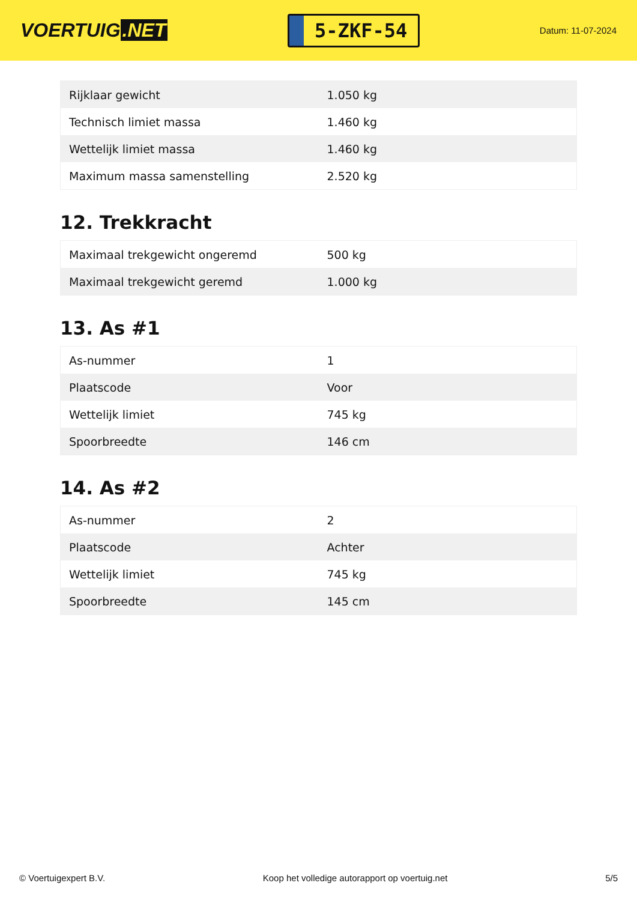VOERTUIG.NET
5-ZKF-54
Datum: 11-07-2024
| Rijklaar gewicht | 1.050 kg |
| Technisch limiet massa | 1.460 kg |
| Wettelijk limiet massa | 1.460 kg |
| Maximum massa samenstelling | 2.520 kg |
12. Trekkracht
| Maximaal trekgewicht ongeremd | 500 kg |
| Maximaal trekgewicht geremd | 1.000 kg |
13. As #1
| As-nummer | 1 |
| Plaatscode | Voor |
| Wettelijk limiet | 745 kg |
| Spoorbreedte | 146 cm |
14. As #2
| As-nummer | 2 |
| Plaatscode | Achter |
| Wettelijk limiet | 745 kg |
| Spoorbreedte | 145 cm |
© Voertuigexpert B.V. Koop het volledige autorapport op voertuig.net 5/5